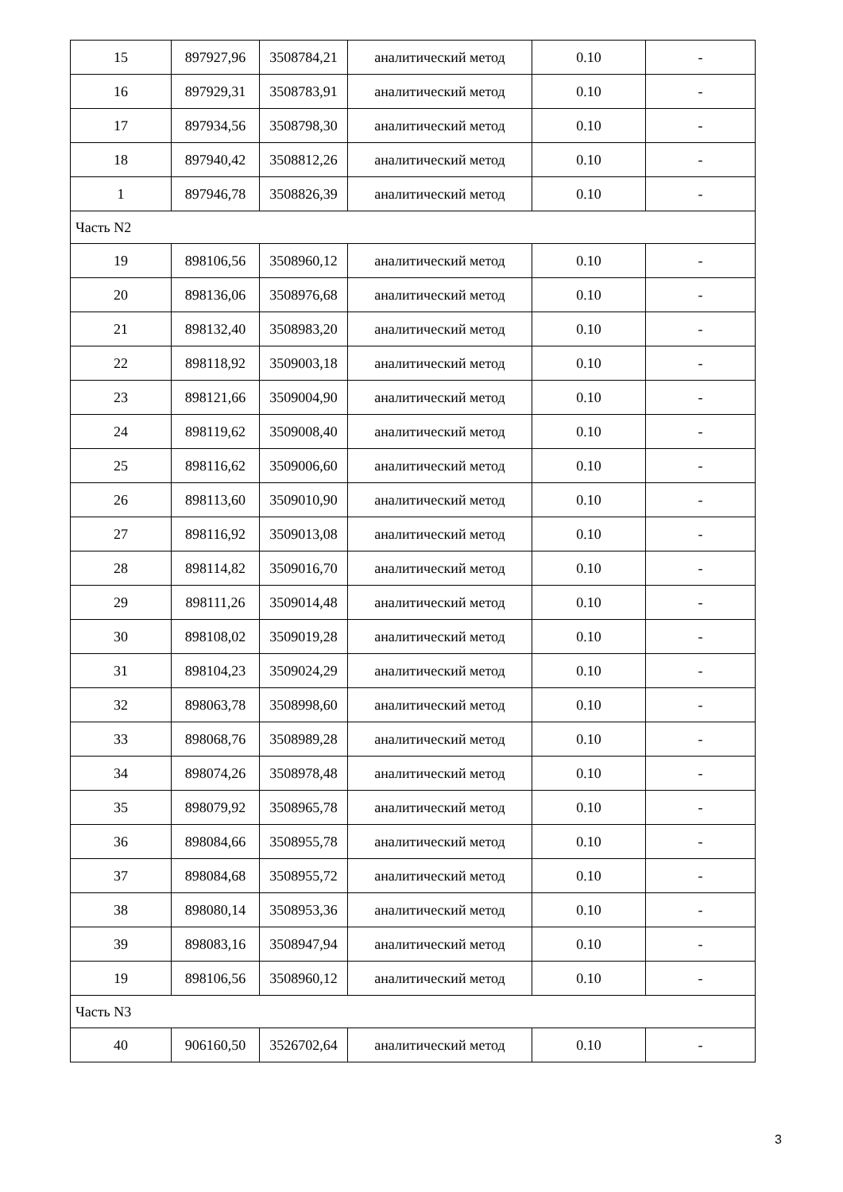| 15 | 897927,96 | 3508784,21 | аналитический метод | 0.10 | - |
| 16 | 897929,31 | 3508783,91 | аналитический метод | 0.10 | - |
| 17 | 897934,56 | 3508798,30 | аналитический метод | 0.10 | - |
| 18 | 897940,42 | 3508812,26 | аналитический метод | 0.10 | - |
| 1 | 897946,78 | 3508826,39 | аналитический метод | 0.10 | - |
| Часть N2 | | | | | |
| 19 | 898106,56 | 3508960,12 | аналитический метод | 0.10 | - |
| 20 | 898136,06 | 3508976,68 | аналитический метод | 0.10 | - |
| 21 | 898132,40 | 3508983,20 | аналитический метод | 0.10 | - |
| 22 | 898118,92 | 3509003,18 | аналитический метод | 0.10 | - |
| 23 | 898121,66 | 3509004,90 | аналитический метод | 0.10 | - |
| 24 | 898119,62 | 3509008,40 | аналитический метод | 0.10 | - |
| 25 | 898116,62 | 3509006,60 | аналитический метод | 0.10 | - |
| 26 | 898113,60 | 3509010,90 | аналитический метод | 0.10 | - |
| 27 | 898116,92 | 3509013,08 | аналитический метод | 0.10 | - |
| 28 | 898114,82 | 3509016,70 | аналитический метод | 0.10 | - |
| 29 | 898111,26 | 3509014,48 | аналитический метод | 0.10 | - |
| 30 | 898108,02 | 3509019,28 | аналитический метод | 0.10 | - |
| 31 | 898104,23 | 3509024,29 | аналитический метод | 0.10 | - |
| 32 | 898063,78 | 3508998,60 | аналитический метод | 0.10 | - |
| 33 | 898068,76 | 3508989,28 | аналитический метод | 0.10 | - |
| 34 | 898074,26 | 3508978,48 | аналитический метод | 0.10 | - |
| 35 | 898079,92 | 3508965,78 | аналитический метод | 0.10 | - |
| 36 | 898084,66 | 3508955,78 | аналитический метод | 0.10 | - |
| 37 | 898084,68 | 3508955,72 | аналитический метод | 0.10 | - |
| 38 | 898080,14 | 3508953,36 | аналитический метод | 0.10 | - |
| 39 | 898083,16 | 3508947,94 | аналитический метод | 0.10 | - |
| 19 | 898106,56 | 3508960,12 | аналитический метод | 0.10 | - |
| Часть N3 | | | | | |
| 40 | 906160,50 | 3526702,64 | аналитический метод | 0.10 | - |
3